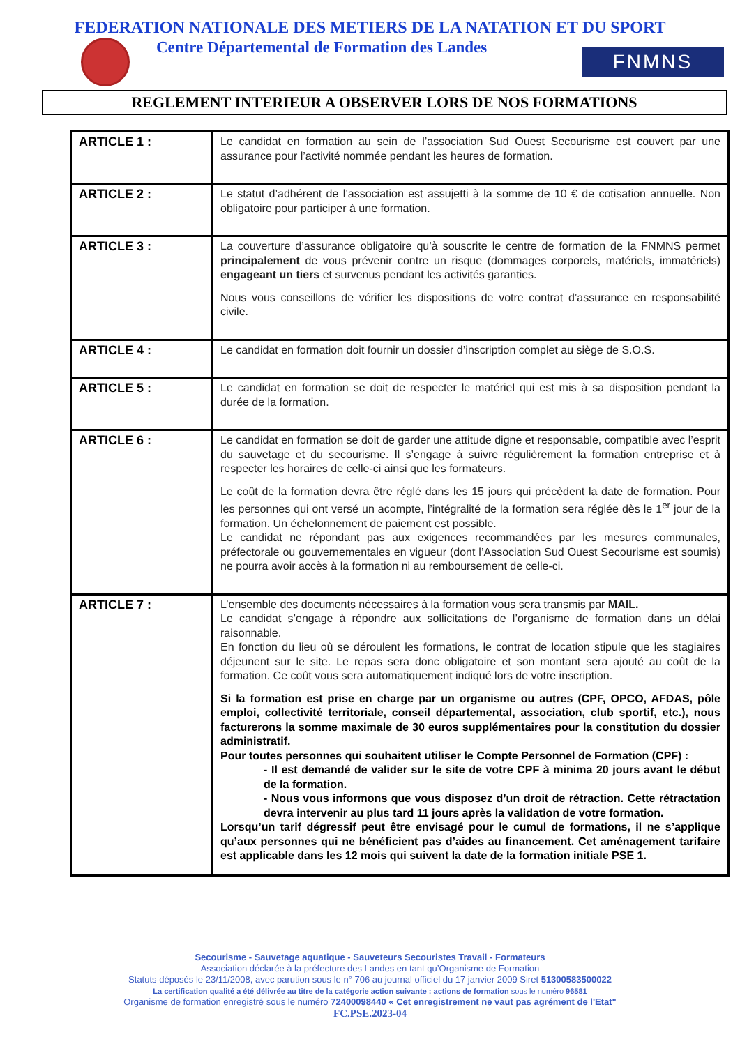FEDERATION NATIONALE DES METIERS DE LA NATATION ET DU SPORT
Centre Départemental de Formation des Landes
FNMNS
REGLEMENT INTERIEUR A OBSERVER LORS DE NOS FORMATIONS
| ARTICLE 1 : | Le candidat en formation au sein de l’association Sud Ouest Secourisme est couvert par une assurance pour l’activité nommée pendant les heures de formation. |
| ARTICLE 2 : | Le statut d’adhérent de l’association est assujetti à la somme de 10 € de cotisation annuelle. Non obligatoire pour participer à une formation. |
| ARTICLE 3 : | La couverture d’assurance obligatoire qu’à souscrite le centre de formation de la FNMNS permet principalement de vous prévenir contre un risque (dommages corporels, matériels, immatériels) engageant un tiers et survenus pendant les activités garanties. Nous vous conseillons de vérifier les dispositions de votre contrat d’assurance en responsabilité civile. |
| ARTICLE 4 : | Le candidat en formation doit fournir un dossier d’inscription complet au siège de S.O.S. |
| ARTICLE 5 : | Le candidat en formation se doit de respecter le matériel qui est mis à sa disposition pendant la durée de la formation. |
| ARTICLE 6 : | Le candidat en formation se doit de garder une attitude digne et responsable, compatible avec l’esprit du sauvetage et du secourisme. Il s’engage à suivre régulièrement la formation entreprise et à respecter les horaires de celle-ci ainsi que les formateurs. Le coût de la formation devra être réglé dans les 15 jours qui précèdent la date de formation. Pour les personnes qui ont versé un acompte, l’intégralité de la formation sera réglée dès le 1<sup>er</sup> jour de la formation. Un échelonnement de paiement est possible. Le candidat ne répondant pas aux exigences recommandées par les mesures communales, préfectorale ou gouvernementales en vigueur (dont l’Association Sud Ouest Secourisme est soumis) ne pourra avoir accès à la formation ni au remboursement de celle-ci. |
| ARTICLE 7 : | L’ensemble des documents nécessaires à la formation vous sera transmis par MAIL. Le candidat s’engage à répondre aux sollicitations de l’organisme de formation dans un délai raisonnable. En fonction du lieu où se déroulent les formations, le contrat de location stipule que les stagiaires déjeunent sur le site. Le repas sera donc obligatoire et son montant sera ajouté au coût de la formation. Ce coût vous sera automatiquement indiqué lors de votre inscription. Si la formation est prise en charge par un organisme ou autres (CPF, OPCO, AFDAS, pôle emploi, collectivité territoriale, conseil départemental, association, club sportif, etc.), nous facturerons la somme maximale de 30 euros supplémentaires pour la constitution du dossier administratif. Pour toutes personnes qui souhaitent utiliser le Compte Personnel de Formation (CPF) : - Il est demandé de valider sur le site de votre CPF à minima 20 jours avant le début de la formation. - Nous vous informons que vous disposez d’un droit de rétraction. Cette rétractation devra intervenir au plus tard 11 jours après la validation de votre formation. Lorsqu’un tarif dégressif peut être envisagé pour le cumul de formations, il ne s’applique qu’aux personnes qui ne bénéficient pas d’aides au financement. Cet aménagement tarifaire est applicable dans les 12 mois qui suivent la date de la formation initiale PSE 1. |
Secourisme - Sauvetage aquatique - Sauveteurs Secouristes Travail - Formateurs
Association déclarée à la préfecture des Landes en tant qu’Organisme de Formation
Statuts déposés le 23/11/2008, avec parution sous le n° 706 au journal officiel du 17 janvier 2009 Siret 51300583500022
La certification qualité a été délivrée au titre de la catégorie action suivante : actions de formation sous le numéro 96581
Organisme de formation enregistré sous le numéro 72400098440 « Cet enregistrement ne vaut pas agrément de l'Etat"
FC.PSE.2023-04